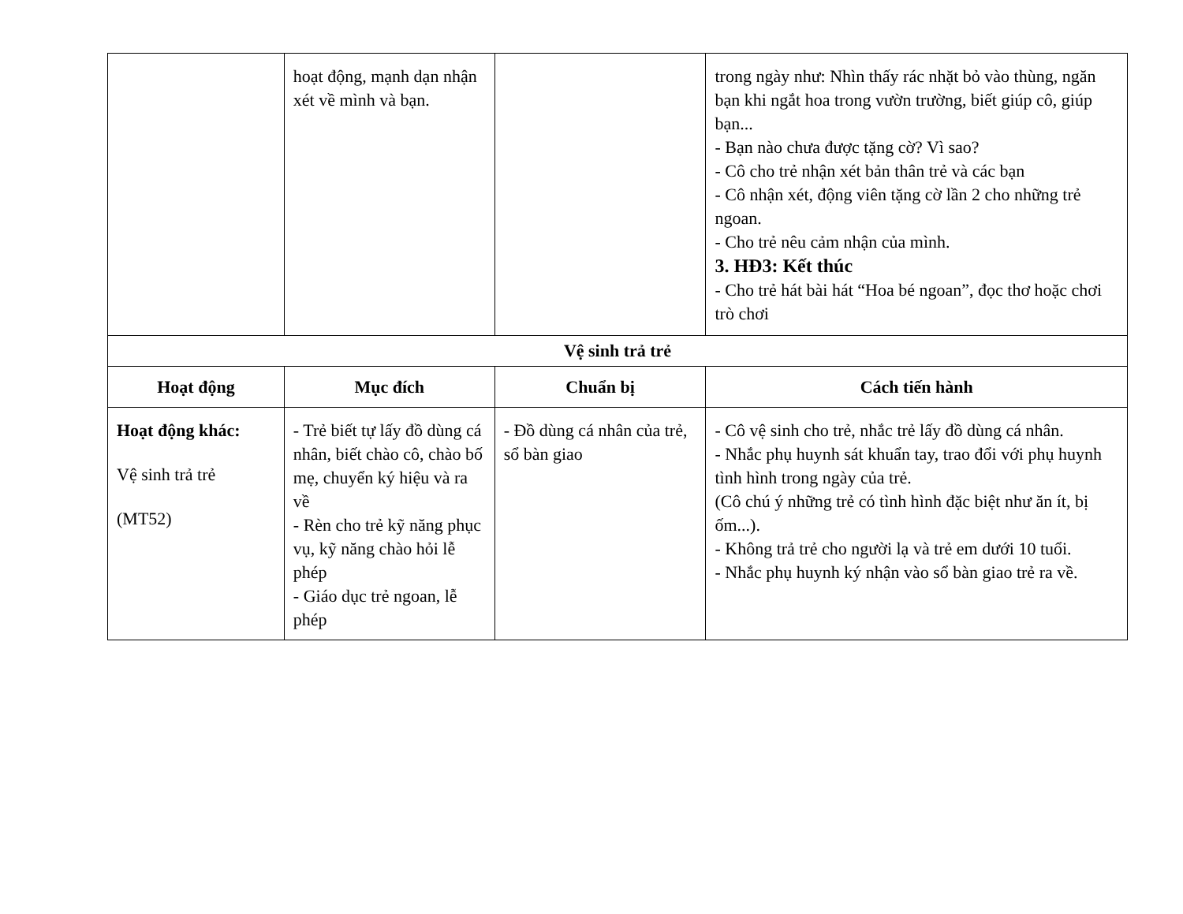| | hoạt động, mạnh dạn nhận xét về mình và bạn. | | trong ngày như: Nhìn thấy rác nhặt bỏ vào thùng, ngăn bạn khi ngắt hoa trong vườn trường, biết giúp cô, giúp bạn... - Bạn nào chưa được tặng cờ? Vì sao? - Cô cho trẻ nhận xét bản thân trẻ và các bạn - Cô nhận xét, động viên tặng cờ lần 2 cho những trẻ ngoan. - Cho trẻ nêu cảm nhận của mình. 3. HĐ3: Kết thúc - Cho trẻ hát bài hát “Hoa bé ngoan”, đọc thơ hoặc chơi trò chơi |
| Vệ sinh trả trẻ | | | |
| Hoạt động | Mục đích | Chuẩn bị | Cách tiến hành |
| Hoạt động khác: Vệ sinh trả trẻ (MT52) | - Trẻ biết tự lấy đồ dùng cá nhân, biết chào cô, chào bố mẹ, chuyển ký hiệu và ra về - Rèn cho trẻ kỹ năng phục vụ, kỹ năng chào hỏi lễ phép - Giáo dục trẻ ngoan, lễ phép | - Đồ dùng cá nhân của trẻ, sổ bàn giao | - Cô vệ sinh cho trẻ, nhắc trẻ lấy đồ dùng cá nhân. - Nhắc phụ huynh sát khuẩn tay, trao đổi với phụ huynh tình hình trong ngày của trẻ. (Cô chú ý những trẻ có tình hình đặc biệt như ăn ít, bị ốm...). - Không trả trẻ cho người lạ và trẻ em dưới 10 tuổi. - Nhắc phụ huynh ký nhận vào sổ bàn giao trẻ ra về. |